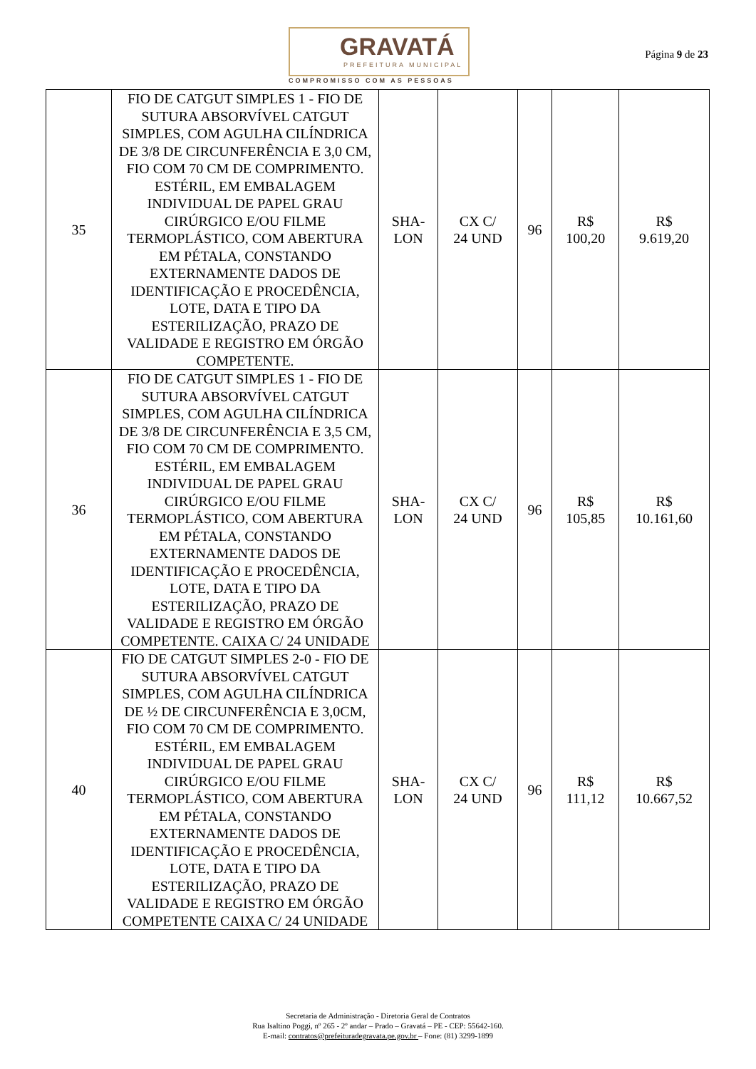GRAVATÁ
PREFEITURA MUNICIPAL
COMPROMISSO COM AS PESSOAS
Página 9 de 23
| 35 | FIO DE CATGUT SIMPLES 1 - FIO DE SUTURA ABSORVÍVEL CATGUT SIMPLES, COM AGULHA CILÍNDRICA DE 3/8 DE CIRCUNFERÊNCIA E 3,0 CM, FIO COM 70 CM DE COMPRIMENTO. ESTÉRIL, EM EMBALAGEM INDIVIDUAL DE PAPEL GRAU CIRÚRGICO E/OU FILME TERMOPLÁSTICO, COM ABERTURA EM PÉTALA, CONSTANDO EXTERNAMENTE DADOS DE IDENTIFICAÇÃO E PROCEDÊNCIA, LOTE, DATA E TIPO DA ESTERILIZAÇÃO, PRAZO DE VALIDADE E REGISTRO EM ÓRGÃO COMPETENTE. | SHA- LON | CX C/ 24 UND | 96 | R$ 100,20 | R$ 9.619,20 |
| 36 | FIO DE CATGUT SIMPLES 1 - FIO DE SUTURA ABSORVÍVEL CATGUT SIMPLES, COM AGULHA CILÍNDRICA DE 3/8 DE CIRCUNFERÊNCIA E 3,5 CM, FIO COM 70 CM DE COMPRIMENTO. ESTÉRIL, EM EMBALAGEM INDIVIDUAL DE PAPEL GRAU CIRÚRGICO E/OU FILME TERMOPLÁSTICO, COM ABERTURA EM PÉTALA, CONSTANDO EXTERNAMENTE DADOS DE IDENTIFICAÇÃO E PROCEDÊNCIA, LOTE, DATA E TIPO DA ESTERILIZAÇÃO, PRAZO DE VALIDADE E REGISTRO EM ÓRGÃO COMPETENTE. CAIXA C/ 24 UNIDADE | SHA- LON | CX C/ 24 UND | 96 | R$ 105,85 | R$ 10.161,60 |
| 40 | FIO DE CATGUT SIMPLES 2-0 - FIO DE SUTURA ABSORVÍVEL CATGUT SIMPLES, COM AGULHA CILÍNDRICA DE ½ DE CIRCUNFERÊNCIA E 3,0CM, FIO COM 70 CM DE COMPRIMENTO. ESTÉRIL, EM EMBALAGEM INDIVIDUAL DE PAPEL GRAU CIRÚRGICO E/OU FILME TERMOPLÁSTICO, COM ABERTURA EM PÉTALA, CONSTANDO EXTERNAMENTE DADOS DE IDENTIFICAÇÃO E PROCEDÊNCIA, LOTE, DATA E TIPO DA ESTERILIZAÇÃO, PRAZO DE VALIDADE E REGISTRO EM ÓRGÃO COMPETENTE CAIXA C/ 24 UNIDADE | SHA- LON | CX C/ 24 UND | 96 | R$ 111,12 | R$ 10.667,52 |
Secretaria de Administração - Diretoria Geral de Contratos
Rua Isaltino Poggi, nº 265 - 2º andar – Prado – Gravatá – PE - CEP: 55642-160.
E-mail: contratos@prefeituradegravata.pe.gov.br – Fone: (81) 3299-1899